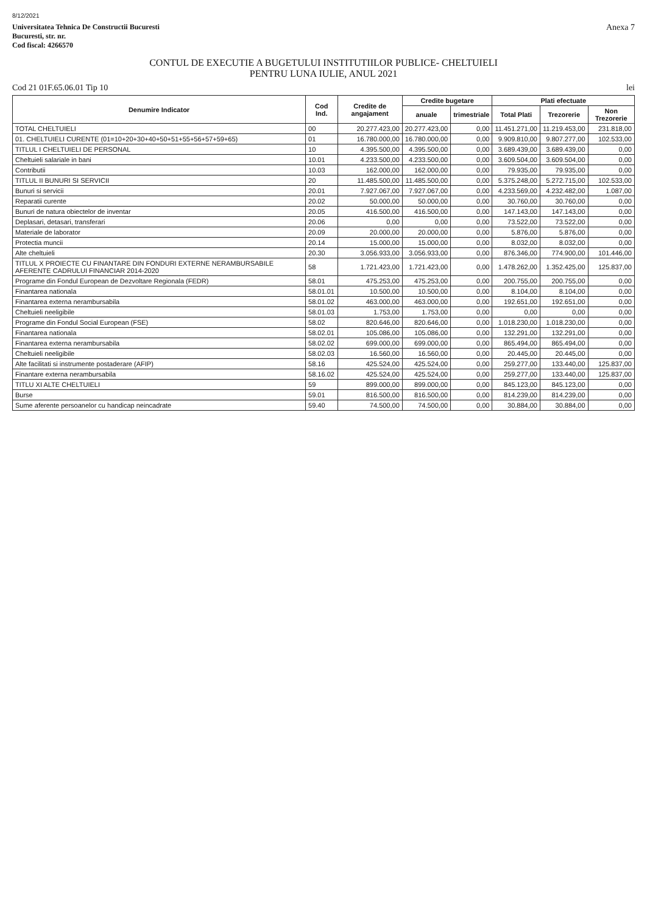8/12/2021
Universitatea Tehnica De Constructii Bucuresti
Bucuresti, str. nr.
Cod fiscal: 4266570
Anexa 7
CONTUL DE EXECUTIE A BUGETULUI INSTITUTIILOR PUBLICE- CHELTUIELI
PENTRU LUNA IULIE, ANUL 2021
Cod 21 01F.65.06.01 Tip 10 lei
| Denumire Indicator | Cod Ind. | Credite de angajament | Credite bugetare | | Plati efectuate | | |
| --- | --- | --- | --- | --- | --- | --- | --- |
| | | | anuale | trimestriale | Total Plati | Trezorerie | Non Trezorerie |
| TOTAL CHELTUIELI | 00 | 20.277.423,00 | 20.277.423,00 | 0,00 | 11.451.271,00 | 11.219.453,00 | 231.818,00 |
| 01. CHELTUIELI CURENTE (01=10+20+30+40+50+51+55+56+57+59+65) | 01 | 16.780.000,00 | 16.780.000,00 | 0,00 | 9.909.810,00 | 9.807.277,00 | 102.533,00 |
| TITLUL I CHELTUIELI DE PERSONAL | 10 | 4.395.500,00 | 4.395.500,00 | 0,00 | 3.689.439,00 | 3.689.439,00 | 0,00 |
| Cheltuieli salariale in bani | 10.01 | 4.233.500,00 | 4.233.500,00 | 0,00 | 3.609.504,00 | 3.609.504,00 | 0,00 |
| Contributii | 10.03 | 162.000,00 | 162.000,00 | 0,00 | 79.935,00 | 79.935,00 | 0,00 |
| TITLUL II BUNURI SI SERVICII | 20 | 11.485.500,00 | 11.485.500,00 | 0,00 | 5.375.248,00 | 5.272.715,00 | 102.533,00 |
| Bunuri si servicii | 20.01 | 7.927.067,00 | 7.927.067,00 | 0,00 | 4.233.569,00 | 4.232.482,00 | 1.087,00 |
| Reparatii curente | 20.02 | 50.000,00 | 50.000,00 | 0,00 | 30.760,00 | 30.760,00 | 0,00 |
| Bunuri de natura obiectelor de inventar | 20.05 | 416.500,00 | 416.500,00 | 0,00 | 147.143,00 | 147.143,00 | 0,00 |
| Deplasari, detasari, transferari | 20.06 | 0,00 | 0,00 | 0,00 | 73.522,00 | 73.522,00 | 0,00 |
| Materiale de laborator | 20.09 | 20.000,00 | 20.000,00 | 0,00 | 5.876,00 | 5.876,00 | 0,00 |
| Protectia muncii | 20.14 | 15.000,00 | 15.000,00 | 0,00 | 8.032,00 | 8.032,00 | 0,00 |
| Alte cheltuieli | 20.30 | 3.056.933,00 | 3.056.933,00 | 0,00 | 876.346,00 | 774.900,00 | 101.446,00 |
| TITLUL X PROIECTE CU FINANTARE DIN FONDURI EXTERNE NERAMBURSABILE AFERENTE CADRULUI FINANCIAR 2014-2020 | 58 | 1.721.423,00 | 1.721.423,00 | 0,00 | 1.478.262,00 | 1.352.425,00 | 125.837,00 |
| Programe din Fondul European de Dezvoltare Regionala (FEDR) | 58.01 | 475.253,00 | 475.253,00 | 0,00 | 200.755,00 | 200.755,00 | 0,00 |
| Finantarea nationala | 58.01.01 | 10.500,00 | 10.500,00 | 0,00 | 8.104,00 | 8.104,00 | 0,00 |
| Finantarea externa nerambursabila | 58.01.02 | 463.000,00 | 463.000,00 | 0,00 | 192.651,00 | 192.651,00 | 0,00 |
| Cheltuieli neeligibile | 58.01.03 | 1.753,00 | 1.753,00 | 0,00 | 0,00 | 0,00 | 0,00 |
| Programe din Fondul Social European (FSE) | 58.02 | 820.646,00 | 820.646,00 | 0,00 | 1.018.230,00 | 1.018.230,00 | 0,00 |
| Finantarea nationala | 58.02.01 | 105.086,00 | 105.086,00 | 0,00 | 132.291,00 | 132.291,00 | 0,00 |
| Finantarea externa nerambursabila | 58.02.02 | 699.000,00 | 699.000,00 | 0,00 | 865.494,00 | 865.494,00 | 0,00 |
| Cheltuieli neeligibile | 58.02.03 | 16.560,00 | 16.560,00 | 0,00 | 20.445,00 | 20.445,00 | 0,00 |
| Alte facilitati si instrumente postaderare (AFIP) | 58.16 | 425.524,00 | 425.524,00 | 0,00 | 259.277,00 | 133.440,00 | 125.837,00 |
| Finantare externa nerambursabila | 58.16.02 | 425.524,00 | 425.524,00 | 0,00 | 259.277,00 | 133.440,00 | 125.837,00 |
| TITLU XI ALTE CHELTUIELI | 59 | 899.000,00 | 899.000,00 | 0,00 | 845.123,00 | 845.123,00 | 0,00 |
| Burse | 59.01 | 816.500,00 | 816.500,00 | 0,00 | 814.239,00 | 814.239,00 | 0,00 |
| Sume aferente persoanelor cu handicap neincadrate | 59.40 | 74.500,00 | 74.500,00 | 0,00 | 30.884,00 | 30.884,00 | 0,00 |